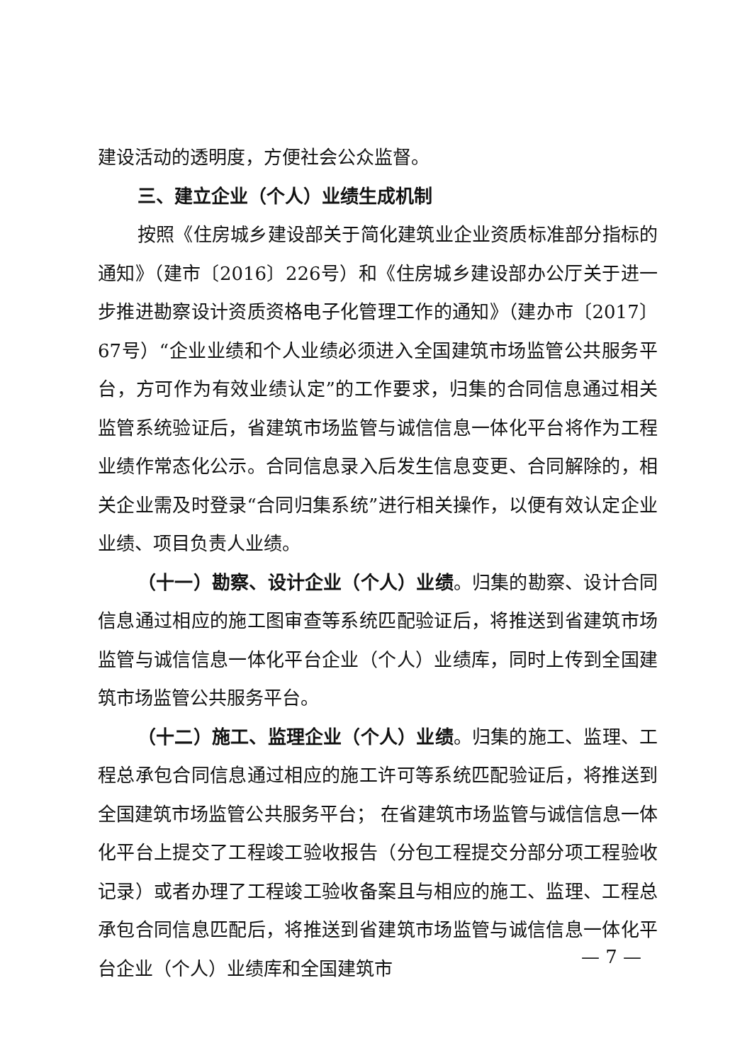建设活动的透明度，方便社会公众监督。
三、建立企业（个人）业绩生成机制
按照《住房城乡建设部关于简化建筑业企业资质标准部分指标的通知》（建市〔2016〕226号）和《住房城乡建设部办公厅关于进一步推进勘察设计资质资格电子化管理工作的通知》（建办市〔2017〕67号）“企业业绩和个人业绩必须进入全国建筑市场监管公共服务平台，方可作为有效业绩认定”的工作要求，归集的合同信息通过相关监管系统验证后，省建筑市场监管与诚信信息一体化平台将作为工程业绩作常态化公示。合同信息录入后发生信息变更、合同解除的，相关企业需及时登录“合同归集系统”进行相关操作，以便有效认定企业业绩、项目负责人业绩。
（十一）勘察、设计企业（个人）业绩。归集的勘察、设计合同信息通过相应的施工图审查等系统匹配验证后，将推送到省建筑市场监管与诚信信息一体化平台企业（个人）业绩库，同时上传到全国建筑市场监管公共服务平台。
（十二）施工、监理企业（个人）业绩。归集的施工、监理、工程总承包合同信息通过相应的施工许可等系统匹配验证后，将推送到全国建筑市场监管公共服务平台； 在省建筑市场监管与诚信信息一体化平台上提交了工程竣工验收报告（分包工程提交分部分项工程验收记录）或者办理了工程竣工验收备案且与相应的施工、监理、工程总承包合同信息匹配后，将推送到省建筑市场监管与诚信信息一体化平台企业（个人）业绩库和全国建筑市
— 7 —